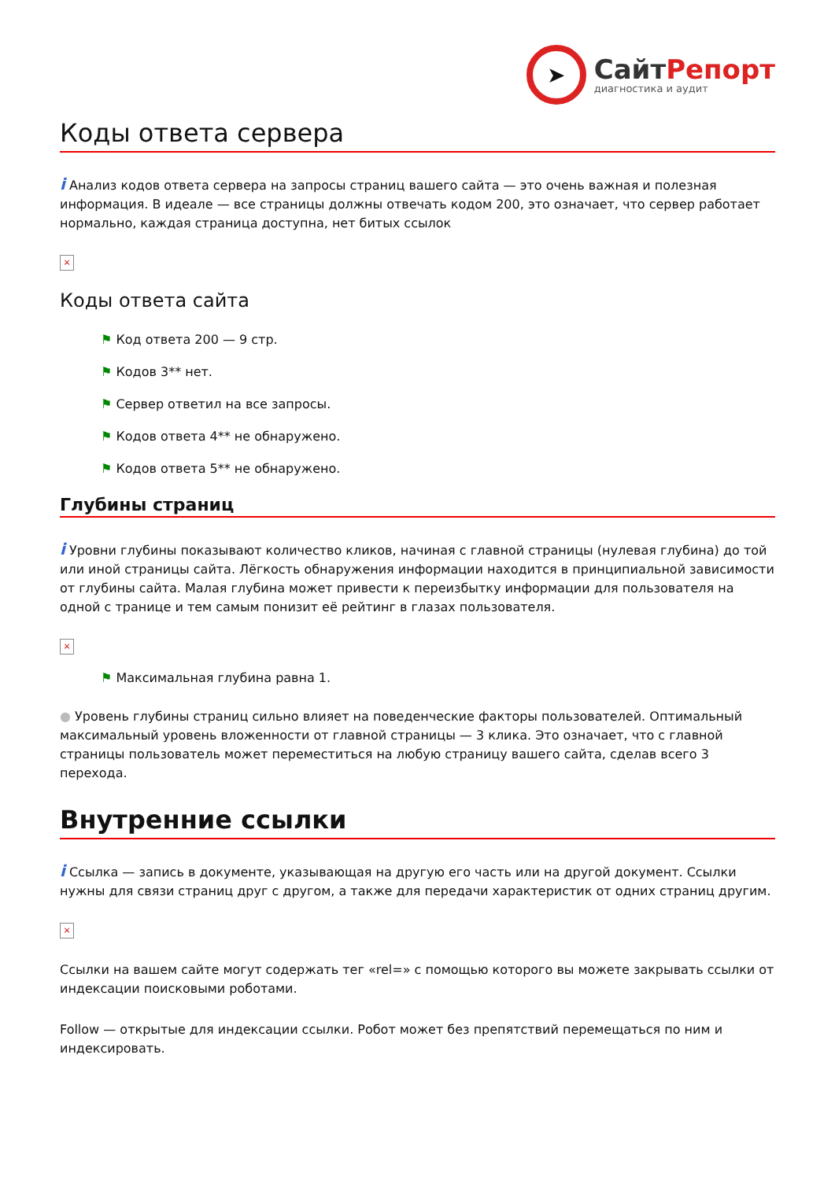➤
СайтРепорт
диагностика и аудит
Коды ответа сервера
i Анализ кодов ответа сервера на запросы страниц вашего сайта — это очень важная и полезная информация. В идеале — все страницы должны отвечать кодом 200, это означает, что сервер работает нормально, каждая страница доступна, нет битых ссылок
×
Коды ответа сайта
⚑ Код ответа 200 — 9 стр.
⚑ Кодов 3** нет.
⚑ Сервер ответил на все запросы.
⚑ Кодов ответа 4** не обнаружено.
⚑ Кодов ответа 5** не обнаружено.
Глубины страниц
i Уровни глубины показывают количество кликов, начиная с главной страницы (нулевая глубина) до той или иной страницы сайта. Лёгкость обнаружения информации находится в принципиальной зависимости от глубины сайта. Малая глубина может привести к переизбытку информации для пользователя на одной с транице и тем самым понизит её рейтинг в глазах пользователя.
×
⚑ Максимальная глубина равна 1.
● Уровень глубины страниц сильно влияет на поведенческие факторы пользователей. Оптимальный максимальный уровень вложенности от главной страницы — 3 клика. Это означает, что с главной страницы пользователь может переместиться на любую страницу вашего сайта, сделав всего 3 перехода.
Внутренние ссылки
i Ссылка — запись в документе, указывающая на другую его часть или на другой документ. Ссылки нужны для связи страниц друг с другом, а также для передачи характеристик от одних страниц другим.
×
Ссылки на вашем сайте могут содержать тег «rel=» с помощью которого вы можете закрывать ссылки от индексации поисковыми роботами.
Follow — открытые для индексации ссылки. Робот может без препятствий перемещаться по ним и индексировать.